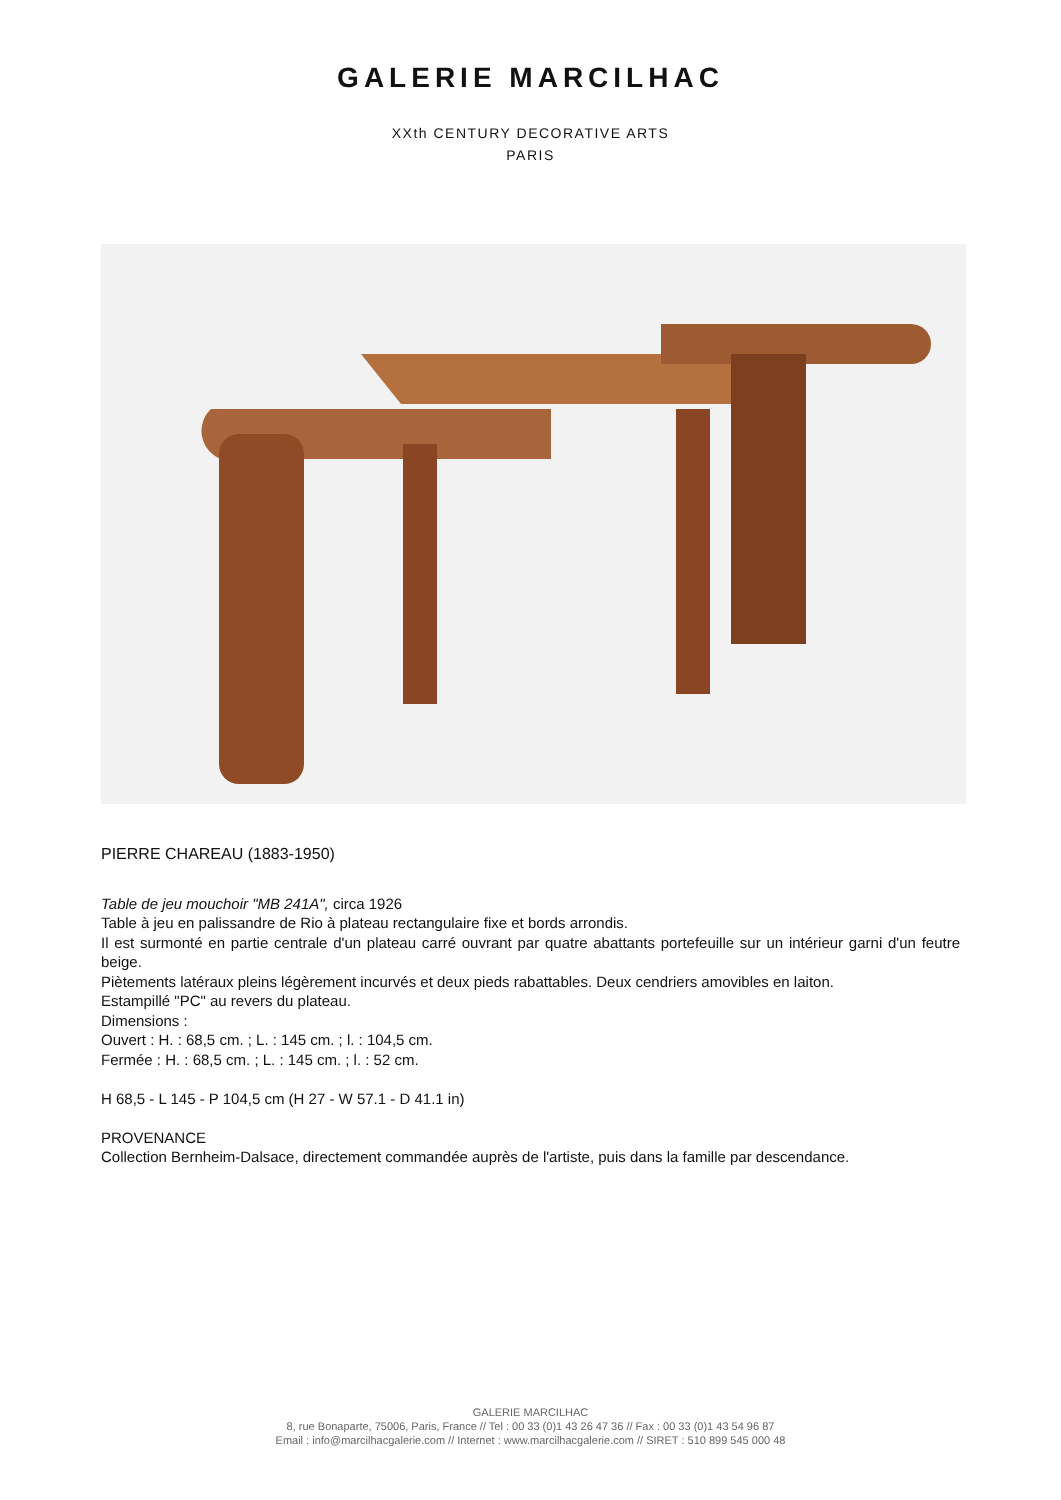GALERIE MARCILHAC
XXth CENTURY DECORATIVE ARTS
PARIS
PIERRE CHAREAU (1883-1950)
Table de jeu mouchoir "MB 241A", circa 1926
Table à jeu en palissandre de Rio à plateau rectangulaire fixe et bords arrondis.
Il est surmonté en partie centrale d'un plateau carré ouvrant par quatre abattants portefeuille sur un intérieur garni d'un feutre beige.
Piètements latéraux pleins légèrement incurvés et deux pieds rabattables. Deux cendriers amovibles en laiton.
Estampillé "PC" au revers du plateau.
Dimensions :
Ouvert : H. : 68,5 cm. ; L. : 145 cm. ; l. : 104,5 cm.
Fermée : H. : 68,5 cm. ; L. : 145 cm. ; l. : 52 cm.
H 68,5 - L 145 - P 104,5 cm (H 27 - W 57.1 - D 41.1 in)
PROVENANCE
Collection Bernheim-Dalsace, directement commandée auprès de l'artiste, puis dans la famille par descendance.
GALERIE MARCILHAC
8, rue Bonaparte, 75006, Paris, France // Tel : 00 33 (0)1 43 26 47 36 // Fax : 00 33 (0)1 43 54 96 87
Email : info@marcilhacgalerie.com // Internet : www.marcilhacgalerie.com // SIRET : 510 899 545 000 48